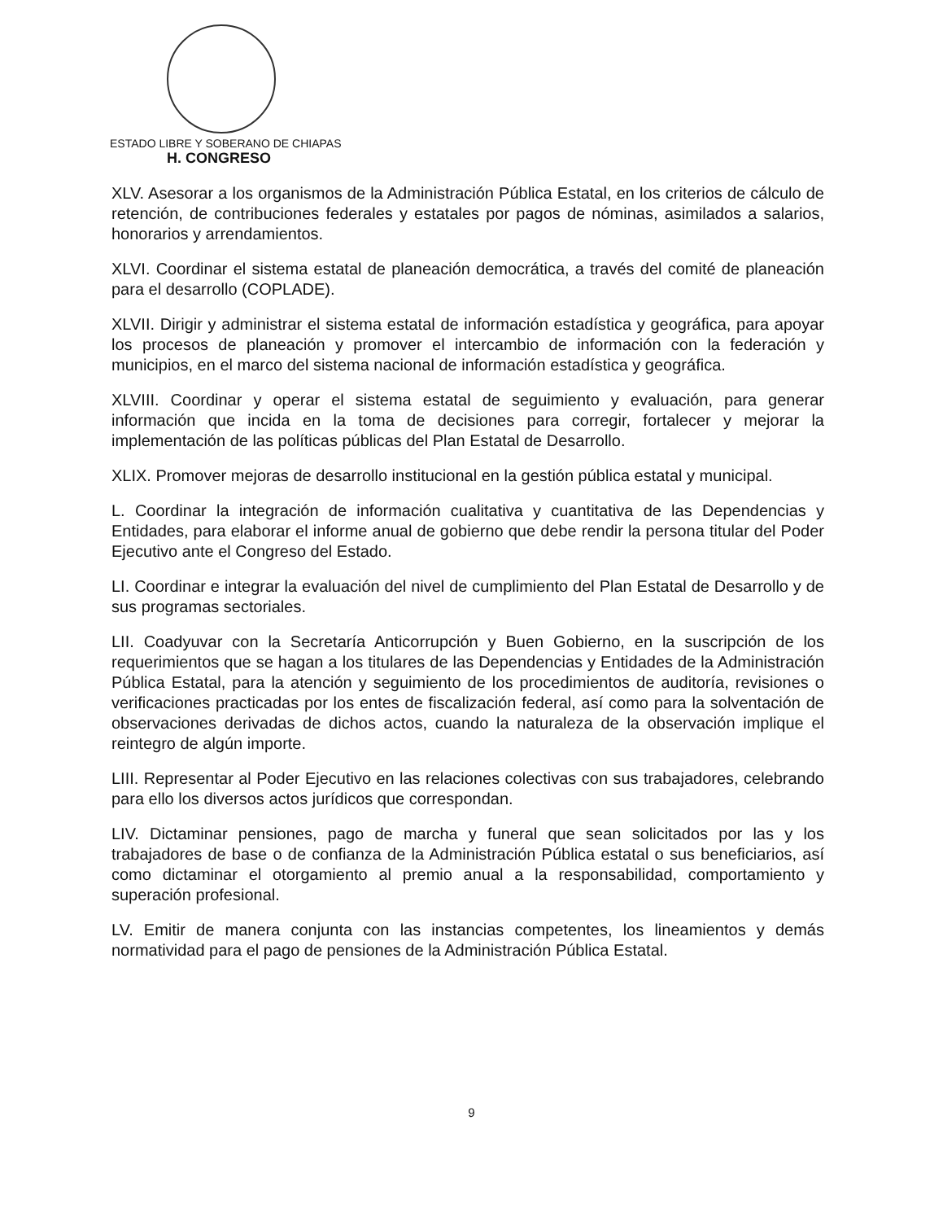ESTADO LIBRE Y SOBERANO DE CHIAPAS
H. CONGRESO
XLV. Asesorar a los organismos de la Administración Pública Estatal, en los criterios de cálculo de retención, de contribuciones federales y estatales por pagos de nóminas, asimilados a salarios, honorarios y arrendamientos.
XLVI. Coordinar el sistema estatal de planeación democrática, a través del comité de planeación para el desarrollo (COPLADE).
XLVII. Dirigir y administrar el sistema estatal de información estadística y geográfica, para apoyar los procesos de planeación y promover el intercambio de información con la federación y municipios, en el marco del sistema nacional de información estadística y geográfica.
XLVIII. Coordinar y operar el sistema estatal de seguimiento y evaluación, para generar información que incida en la toma de decisiones para corregir, fortalecer y mejorar la implementación de las políticas públicas del Plan Estatal de Desarrollo.
XLIX. Promover mejoras de desarrollo institucional en la gestión pública estatal y municipal.
L. Coordinar la integración de información cualitativa y cuantitativa de las Dependencias y Entidades, para elaborar el informe anual de gobierno que debe rendir la persona titular del Poder Ejecutivo ante el Congreso del Estado.
LI. Coordinar e integrar la evaluación del nivel de cumplimiento del Plan Estatal de Desarrollo y de sus programas sectoriales.
LII. Coadyuvar con la Secretaría Anticorrupción y Buen Gobierno, en la suscripción de los requerimientos que se hagan a los titulares de las Dependencias y Entidades de la Administración Pública Estatal, para la atención y seguimiento de los procedimientos de auditoría, revisiones o verificaciones practicadas por los entes de fiscalización federal, así como para la solventación de observaciones derivadas de dichos actos, cuando la naturaleza de la observación implique el reintegro de algún importe.
LIII. Representar al Poder Ejecutivo en las relaciones colectivas con sus trabajadores, celebrando para ello los diversos actos jurídicos que correspondan.
LIV. Dictaminar pensiones, pago de marcha y funeral que sean solicitados por las y los trabajadores de base o de confianza de la Administración Pública estatal o sus beneficiarios, así como dictaminar el otorgamiento al premio anual a la responsabilidad, comportamiento y superación profesional.
LV. Emitir de manera conjunta con las instancias competentes, los lineamientos y demás normatividad para el pago de pensiones de la Administración Pública Estatal.
9